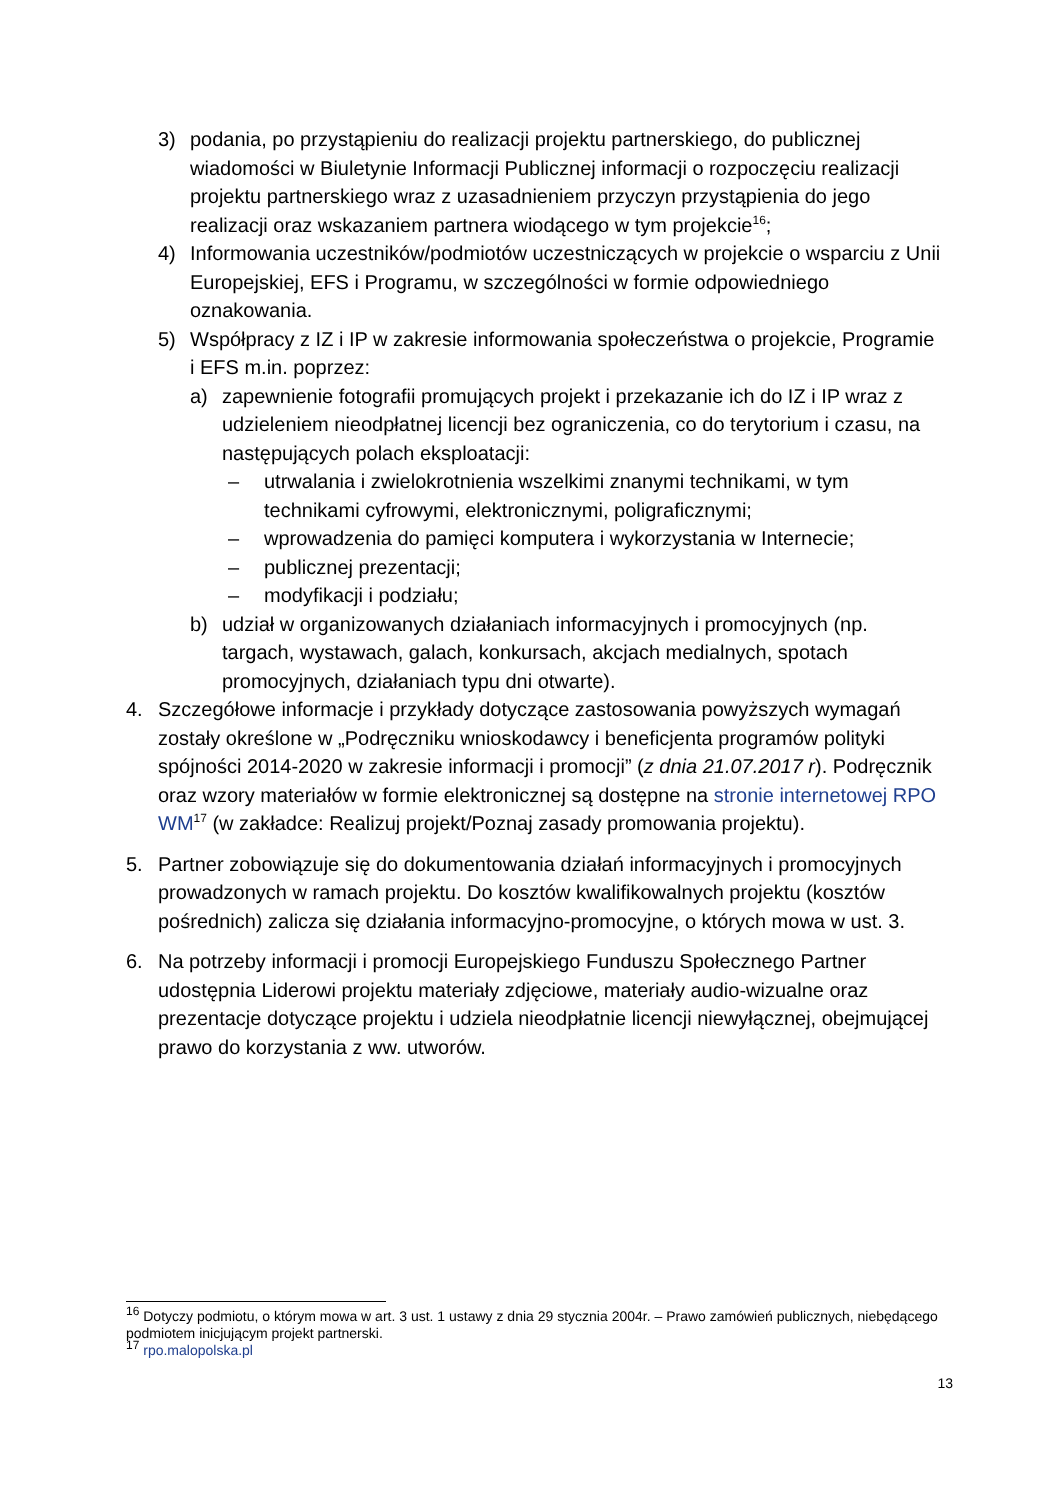3) podania, po przystąpieniu do realizacji projektu partnerskiego, do publicznej wiadomości w Biuletynie Informacji Publicznej informacji o rozpoczęciu realizacji projektu partnerskiego wraz z uzasadnieniem przyczyn przystąpienia do jego realizacji oraz wskazaniem partnera wiodącego w tym projekcie<sup>16</sup>;
4) Informowania uczestników/podmiotów uczestniczących w projekcie o wsparciu z Unii Europejskiej, EFS i Programu, w szczególności w formie odpowiedniego oznakowania.
5) Współpracy z IZ i IP w zakresie informowania społeczeństwa o projekcie, Programie i EFS m.in. poprzez:
a) zapewnienie fotografii promujących projekt i przekazanie ich do IZ i IP wraz z udzieleniem nieodpłatnej licencji bez ograniczenia, co do terytorium i czasu, na następujących polach eksploatacji:
– utrwalania i zwielokrotnienia wszelkimi znanymi technikami, w tym technikami cyfrowymi, elektronicznymi, poligraficznymi;
– wprowadzenia do pamięci komputera i wykorzystania w Internecie;
– publicznej prezentacji;
– modyfikacji i podziału;
b) udział w organizowanych działaniach informacyjnych i promocyjnych (np. targach, wystawach, galach, konkursach, akcjach medialnych, spotach promocyjnych, działaniach typu dni otwarte).
4. Szczegółowe informacje i przykłady dotyczące zastosowania powyższych wymagań zostały określone w „Podręczniku wnioskodawcy i beneficjenta programów polityki spójności 2014-2020 w zakresie informacji i promocji” (z dnia 21.07.2017 r). Podręcznik oraz wzory materiałów w formie elektronicznej są dostępne na stronie internetowej RPO WM<sup>17</sup> (w zakładce: Realizuj projekt/Poznaj zasady promowania projektu).
5. Partner zobowiązuje się do dokumentowania działań informacyjnych i promocyjnych prowadzonych w ramach projektu. Do kosztów kwalifikowalnych projektu (kosztów pośrednich) zalicza się działania informacyjno-promocyjne, o których mowa w ust. 3.
6. Na potrzeby informacji i promocji Europejskiego Funduszu Społecznego Partner udostępnia Liderowi projektu materiały zdjęciowe, materiały audio-wizualne oraz prezentacje dotyczące projektu i udziela nieodpłatnie licencji niewyłącznej, obejmującej prawo do korzystania z ww. utworów.
<sup>16</sup> Dotyczy podmiotu, o którym mowa w art. 3 ust. 1 ustawy z dnia 29 stycznia 2004r. – Prawo zamówień publicznych, niebędącego podmiotem inicjującym projekt partnerski.
<sup>17</sup> rpo.malopolska.pl
13